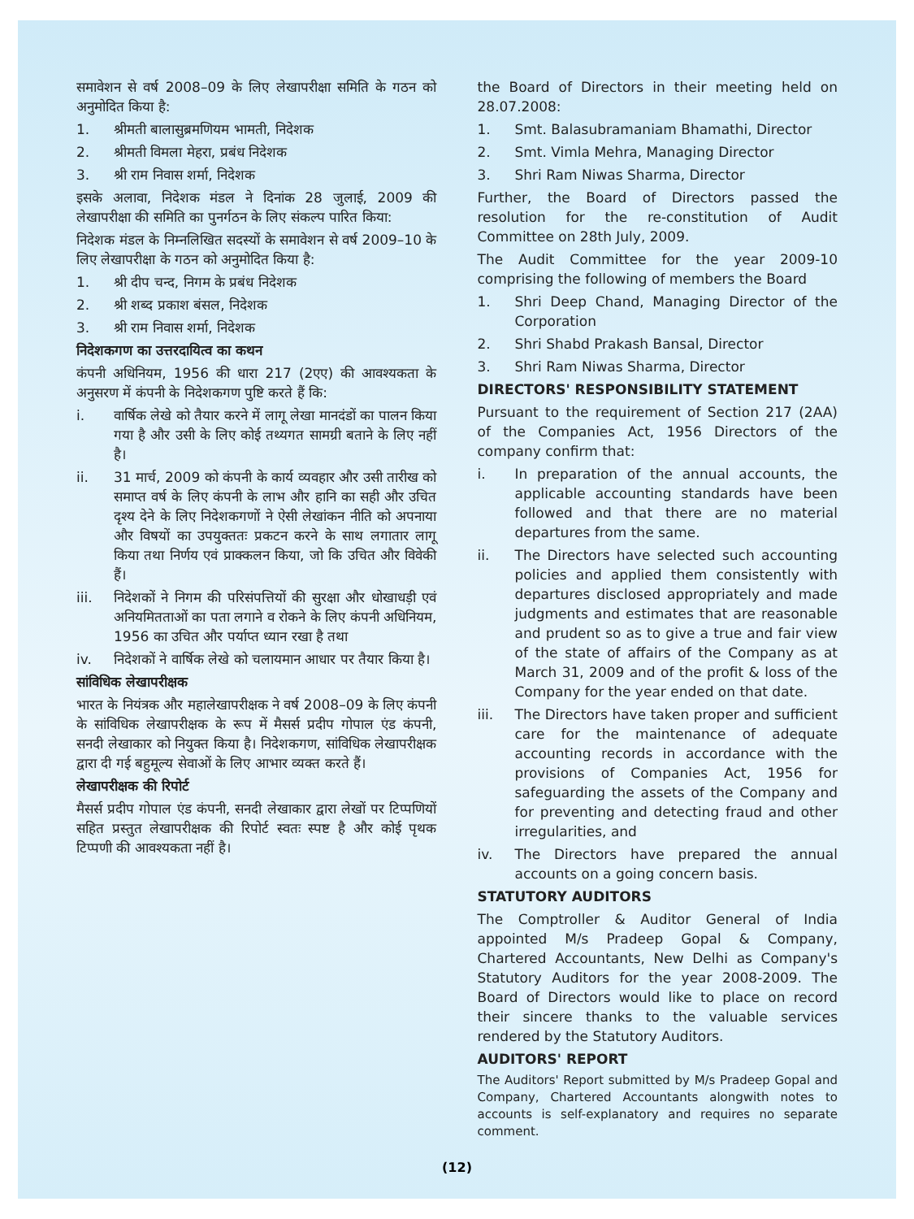समावेशन से वर्ष 2008–09 के लिए लेखापरीक्षा समिति के गठन को अनुमोदित किया है:
1. श्रीमती बालासुब्रमणियम भामती, निदेशक
2. श्रीमती विमला मेहरा, प्रबंध निदेशक
3. श्री राम निवास शर्मा, निदेशक
इसके अलावा, निदेशक मंडल ने दिनांक 28 जुलाई, 2009 की लेखापरीक्षा की समिति का पुनर्गठन के लिए संकल्प पारित किया:
निदेशक मंडल के निम्नलिखित सदस्यों के समावेशन से वर्ष 2009–10 के लिए लेखापरीक्षा के गठन को अनुमोदित किया है:
1. श्री दीप चन्द, निगम के प्रबंध निदेशक
2. श्री शब्द प्रकाश बंसल, निदेशक
3. श्री राम निवास शर्मा, निदेशक
निदेशकगण का उत्तरदायित्व का कथन
कंपनी अधिनियम, 1956 की धारा 217 (2एए) की आवश्यकता के अनुसरण में कंपनी के निदेशकगण पुष्टि करते हैं कि:
i. वार्षिक लेखे को तैयार करने में लागू लेखा मानदंडों का पालन किया गया है और उसी के लिए कोई तथ्यगत सामग्री बताने के लिए नहीं है।
ii. 31 मार्च, 2009 को कंपनी के कार्य व्यवहार और उसी तारीख को समाप्त वर्ष के लिए कंपनी के लाभ और हानि का सही और उचित दृश्य देने के लिए निदेशकगणों ने ऐसी लेखांकन नीति को अपनाया और विषयों का उपयुक्ततः प्रकटन करने के साथ लगातार लागू किया तथा निर्णय एवं प्राक्कलन किया, जो कि उचित और विवेकी हैं।
iii. निदेशकों ने निगम की परिसंपत्तियों की सुरक्षा और धोखाधड़ी एवं अनियमितताओं का पता लगाने व रोकने के लिए कंपनी अधिनियम, 1956 का उचित और पर्याप्त ध्यान रखा है तथा
iv. निदेशकों ने वार्षिक लेखे को चलायमान आधार पर तैयार किया है।
सांविधिक लेखापरीक्षक
भारत के नियंत्रक और महालेखापरीक्षक ने वर्ष 2008–09 के लिए कंपनी के सांविधिक लेखापरीक्षक के रूप में मैसर्स प्रदीप गोपाल एंड कंपनी, सनदी लेखाकार को नियुक्त किया है। निदेशकगण, सांविधिक लेखापरीक्षक द्वारा दी गई बहुमूल्य सेवाओं के लिए आभार व्यक्त करते हैं।
लेखापरीक्षक की रिपोर्ट
मैसर्स प्रदीप गोपाल एंड कंपनी, सनदी लेखाकार द्वारा लेखों पर टिप्पणियों सहित प्रस्तुत लेखापरीक्षक की रिपोर्ट स्वतः स्पष्ट है और कोई पृथक टिप्पणी की आवश्यकता नहीं है।
the Board of Directors in their meeting held on 28.07.2008:
1. Smt. Balasubramaniam Bhamathi, Director
2. Smt. Vimla Mehra, Managing Director
3. Shri Ram Niwas Sharma, Director
Further, the Board of Directors passed the resolution for the re-constitution of Audit Committee on 28th July, 2009.
The Audit Committee for the year 2009-10 comprising the following of members the Board
1. Shri Deep Chand, Managing Director of the Corporation
2. Shri Shabd Prakash Bansal, Director
3. Shri Ram Niwas Sharma, Director
DIRECTORS' RESPONSIBILITY STATEMENT
Pursuant to the requirement of Section 217 (2AA) of the Companies Act, 1956 Directors of the company confirm that:
i. In preparation of the annual accounts, the applicable accounting standards have been followed and that there are no material departures from the same.
ii. The Directors have selected such accounting policies and applied them consistently with departures disclosed appropriately and made judgments and estimates that are reasonable and prudent so as to give a true and fair view of the state of affairs of the Company as at March 31, 2009 and of the profit & loss of the Company for the year ended on that date.
iii. The Directors have taken proper and sufficient care for the maintenance of adequate accounting records in accordance with the provisions of Companies Act, 1956 for safeguarding the assets of the Company and for preventing and detecting fraud and other irregularities, and
iv. The Directors have prepared the annual accounts on a going concern basis.
STATUTORY AUDITORS
The Comptroller & Auditor General of India appointed M/s Pradeep Gopal & Company, Chartered Accountants, New Delhi as Company's Statutory Auditors for the year 2008-2009. The Board of Directors would like to place on record their sincere thanks to the valuable services rendered by the Statutory Auditors.
AUDITORS' REPORT
The Auditors' Report submitted by M/s Pradeep Gopal and Company, Chartered Accountants alongwith notes to accounts is self-explanatory and requires no separate comment.
(12)